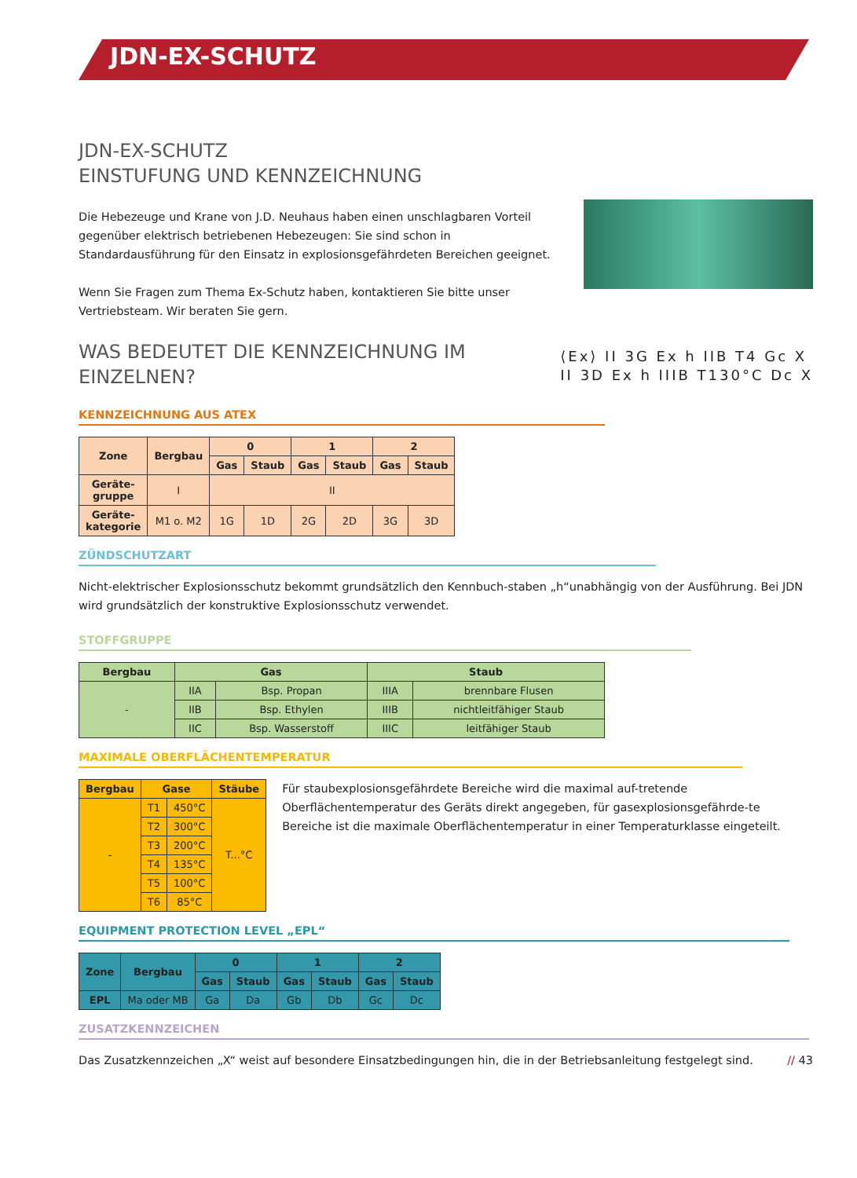JDN-EX-SCHUTZ
JDN-EX-SCHUTZ
EINSTUFUNG UND KENNZEICHNUNG
Die Hebezeuge und Krane von J.D. Neuhaus haben einen unschlagbaren Vorteil gegenüber elektrisch betriebenen Hebezeugen: Sie sind schon in Standardausführung für den Einsatz in explosionsgefährdeten Bereichen geeignet.
Wenn Sie Fragen zum Thema Ex-Schutz haben, kontaktieren Sie bitte unser Vertriebsteam. Wir beraten Sie gern.
⟨Ex⟩ II 3G Ex h IIB T4 Gc X
II 3D Ex h IIIB T130°C Dc X
WAS BEDEUTET DIE KENNZEICHNUNG IM
EINZELNEN?
KENNZEICHNUNG AUS ATEX
| Zone | Bergbau | 0 | | 1 | | 2 | |
| --- | --- | --- | --- | --- | --- | --- | --- |
| | | Gas | Staub | Gas | Staub | Gas | Staub |
| Geräte- gruppe | I | II | | | | | |
| Geräte- kategorie | M1 o. M2 | 1G | 1D | 2G | 2D | 3G | 3D |
ZÜNDSCHUTZART
Nicht-elektrischer Explosionsschutz bekommt grundsätzlich den Kennbuch-staben „h“unabhängig von der Ausführung. Bei JDN wird grundsätzlich der konstruktive Explosionsschutz verwendet.
STOFFGRUPPE
| Bergbau | Gas | | Staub | |
| --- | --- | --- | --- | --- |
| - | IIA | Bsp. Propan | IIIA | brennbare Flusen |
| | IIB | Bsp. Ethylen | IIIB | nichtleitfähiger Staub |
| | IIC | Bsp. Wasserstoff | IIIC | leitfähiger Staub |
MAXIMALE OBERFLÄCHENTEMPERATUR
| Bergbau | Gase | | Stäube |
| --- | --- | --- | --- |
| - | T1 | 450°C | T...°C |
| | T2 | 300°C | |
| | T3 | 200°C | |
| | T4 | 135°C | |
| | T5 | 100°C | |
| | T6 | 85°C | |
Für staubexplosionsgefährdete Bereiche wird die maximal auf-tretende Oberflächentemperatur des Geräts direkt angegeben, für gasexplosionsgefährde-te Bereiche ist die maximale Oberflächentemperatur in einer Temperaturklasse eingeteilt.
EQUIPMENT PROTECTION LEVEL „EPL“
| Zone | Bergbau | 0 | | 1 | | 2 | |
| --- | --- | --- | --- | --- | --- | --- | --- |
| | | Gas | Staub | Gas | Staub | Gas | Staub |
| EPL | Ma oder MB | Ga | Da | Gb | Db | Gc | Dc |
ZUSATZKENNZEICHEN
Das Zusatzkennzeichen „X“ weist auf besondere Einsatzbedingungen hin, die in der Betriebsanleitung festgelegt sind. // 43